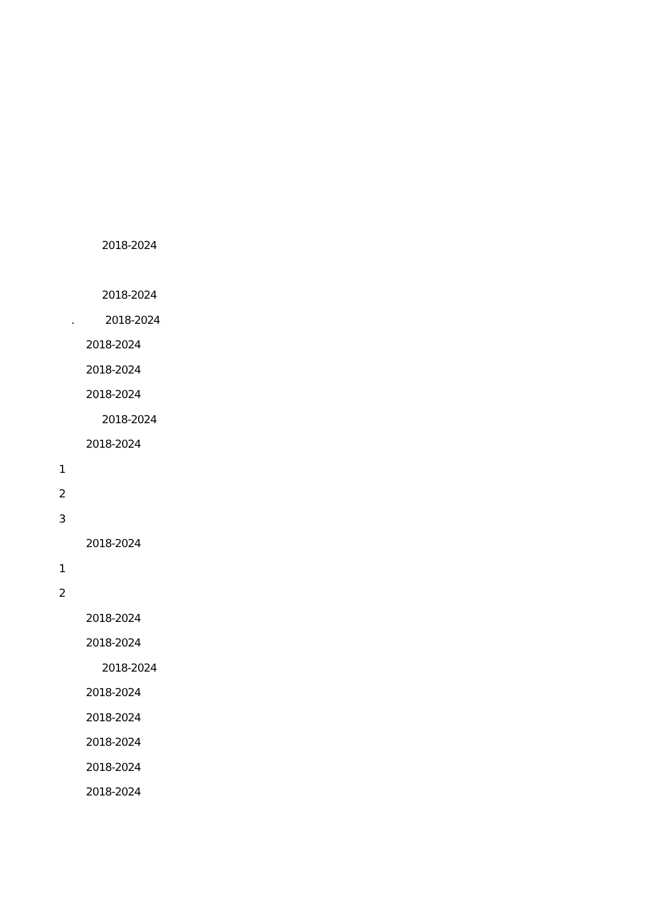2018-2024
2018-2024
. 2018-2024
2018-2024
2018-2024
2018-2024
2018-2024
2018-2024
1
2
3
2018-2024
1
2
2018-2024
2018-2024
2018-2024
2018-2024
2018-2024
2018-2024
2018-2024
2018-2024